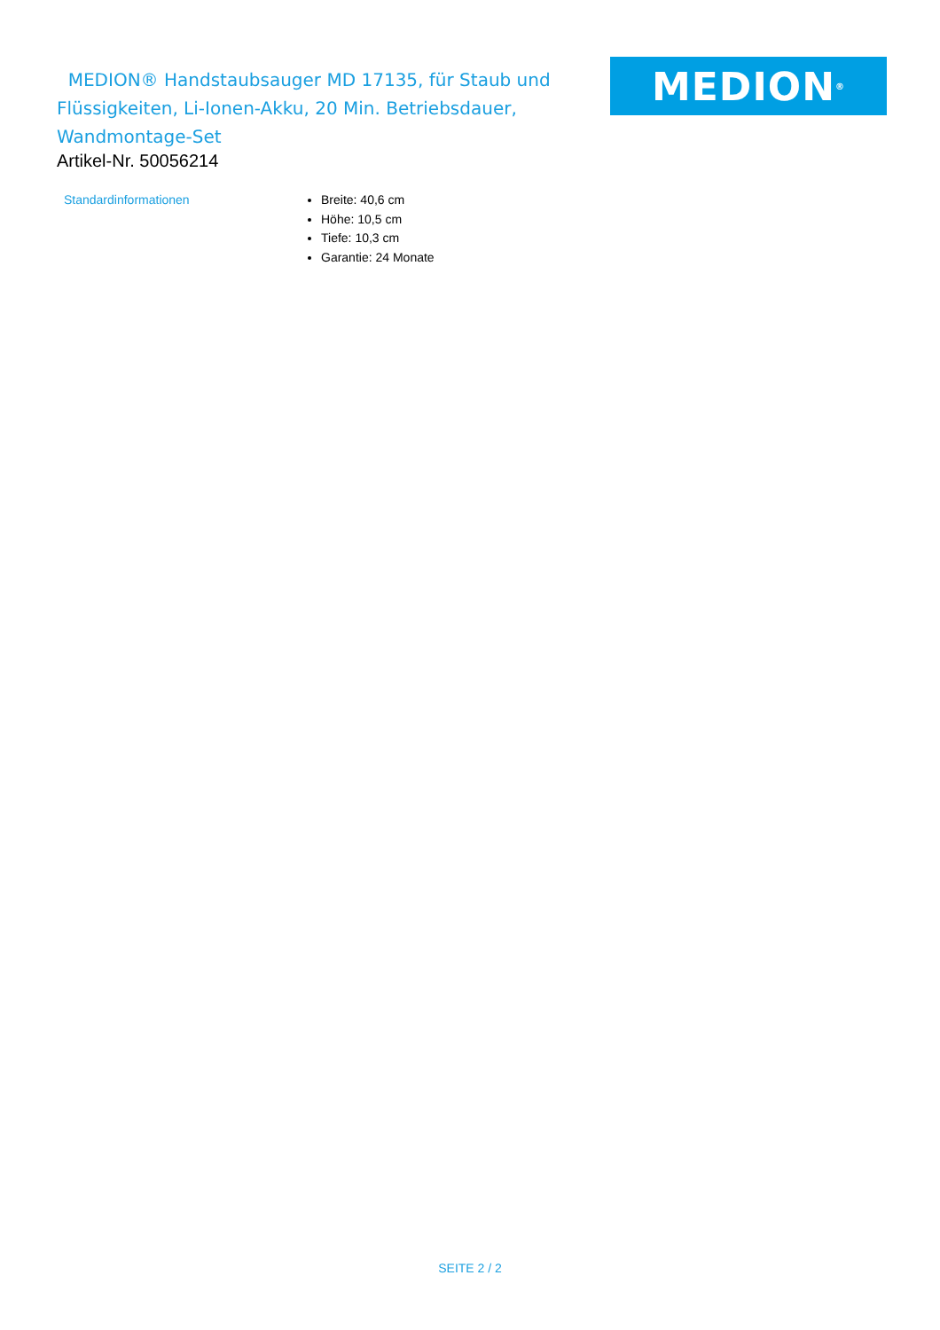MEDION® Handstaubsauger MD 17135, für Staub und Flüssigkeiten, Li-Ionen-Akku, 20 Min. Betriebsdauer, Wandmontage-Set
MEDION<sup>®</sup>
Artikel-Nr. 50056214
Standardinformationen
Breite: 40,6 cm
Höhe: 10,5 cm
Tiefe: 10,3 cm
Garantie: 24 Monate
SEITE 2 / 2